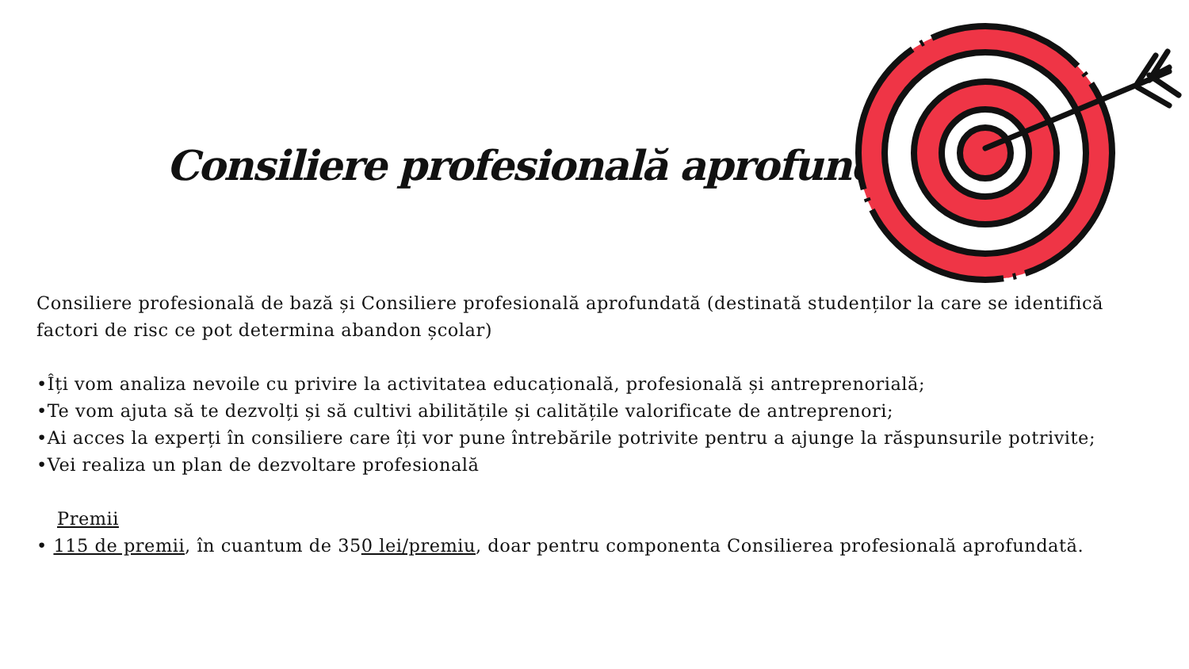Consiliere profesională aprofundată
Consiliere profesională de bază și Consiliere profesională aprofundată (destinată studenților la care se identifică factori de risc ce pot determina abandon școlar)
•Îți vom analiza nevoile cu privire la activitatea educațională, profesională și antreprenorială;
•Te vom ajuta să te dezvolți și să cultivi abilitățile și calitățile valorificate de antreprenori;
•Ai acces la experți în consiliere care îți vor pune întrebările potrivite pentru a ajunge la răspunsurile potrivite;
•Vei realiza un plan de dezvoltare profesională
Premii
• 115 de premii, în cuantum de 350 lei/premiu, doar pentru componenta Consilierea profesională aprofundată.